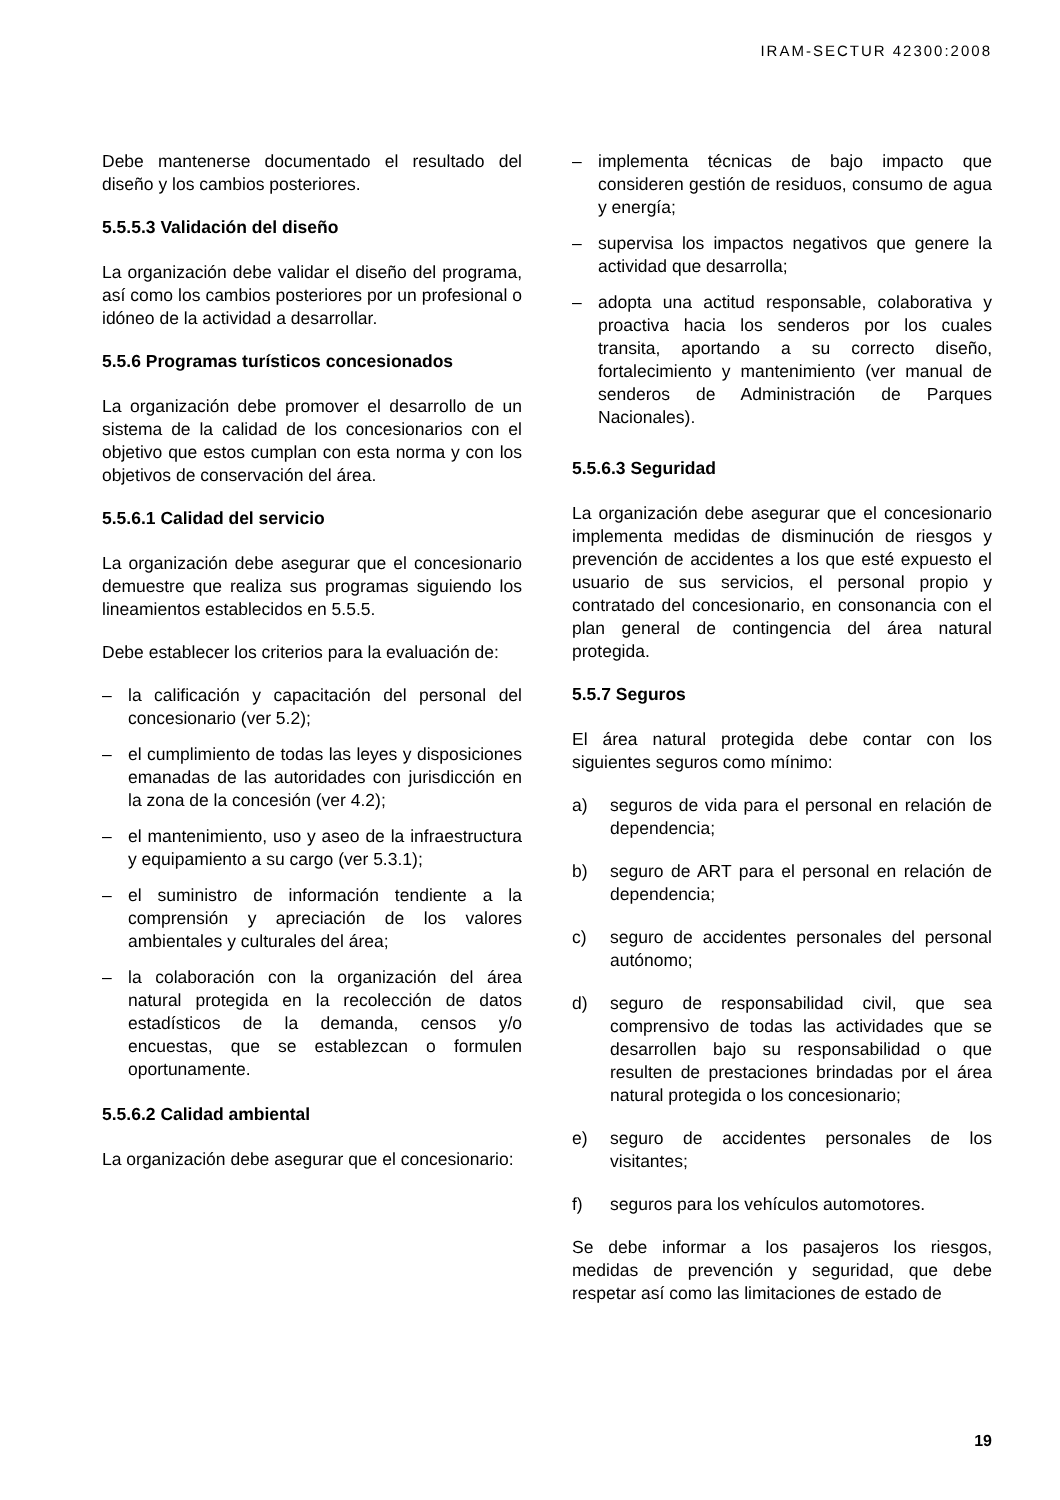IRAM-SECTUR 42300:2008
Debe mantenerse documentado el resultado del diseño y los cambios posteriores.
5.5.5.3 Validación del diseño
La organización debe validar el diseño del programa, así como los cambios posteriores por un profesional o idóneo de la actividad a desarrollar.
5.5.6 Programas turísticos concesionados
La organización debe promover el desarrollo de un sistema de la calidad de los concesionarios con el objetivo que estos cumplan con esta norma y con los objetivos de conservación del área.
5.5.6.1 Calidad del servicio
La organización debe asegurar que el concesionario demuestre que realiza sus programas siguiendo los lineamientos establecidos en 5.5.5.
Debe establecer los criterios para la evaluación de:
– la calificación y capacitación del personal del concesionario (ver 5.2);
– el cumplimiento de todas las leyes y disposiciones emanadas de las autoridades con jurisdicción en la zona de la concesión (ver 4.2);
– el mantenimiento, uso y aseo de la infraestructura y equipamiento a su cargo (ver 5.3.1);
– el suministro de información tendiente a la comprensión y apreciación de los valores ambientales y culturales del área;
– la colaboración con la organización del área natural protegida en la recolección de datos estadísticos de la demanda, censos y/o encuestas, que se establezcan o formulen oportunamente.
5.5.6.2 Calidad ambiental
La organización debe asegurar que el concesionario:
– implementa técnicas de bajo impacto que consideren gestión de residuos, consumo de agua y energía;
– supervisa los impactos negativos que genere la actividad que desarrolla;
– adopta una actitud responsable, colaborativa y proactiva hacia los senderos por los cuales transita, aportando a su correcto diseño, fortalecimiento y mantenimiento (ver manual de senderos de Administración de Parques Nacionales).
5.5.6.3 Seguridad
La organización debe asegurar que el concesionario implementa medidas de disminución de riesgos y prevención de accidentes a los que esté expuesto el usuario de sus servicios, el personal propio y contratado del concesionario, en consonancia con el plan general de contingencia del área natural protegida.
5.5.7 Seguros
El área natural protegida debe contar con los siguientes seguros como mínimo:
a) seguros de vida para el personal en relación de dependencia;
b) seguro de ART para el personal en relación de dependencia;
c) seguro de accidentes personales del personal autónomo;
d) seguro de responsabilidad civil, que sea comprensivo de todas las actividades que se desarrollen bajo su responsabilidad o que resulten de prestaciones brindadas por el área natural protegida o los concesionario;
e) seguro de accidentes personales de los visitantes;
f) seguros para los vehículos automotores.
Se debe informar a los pasajeros los riesgos, medidas de prevención y seguridad, que debe respetar así como las limitaciones de estado de
19